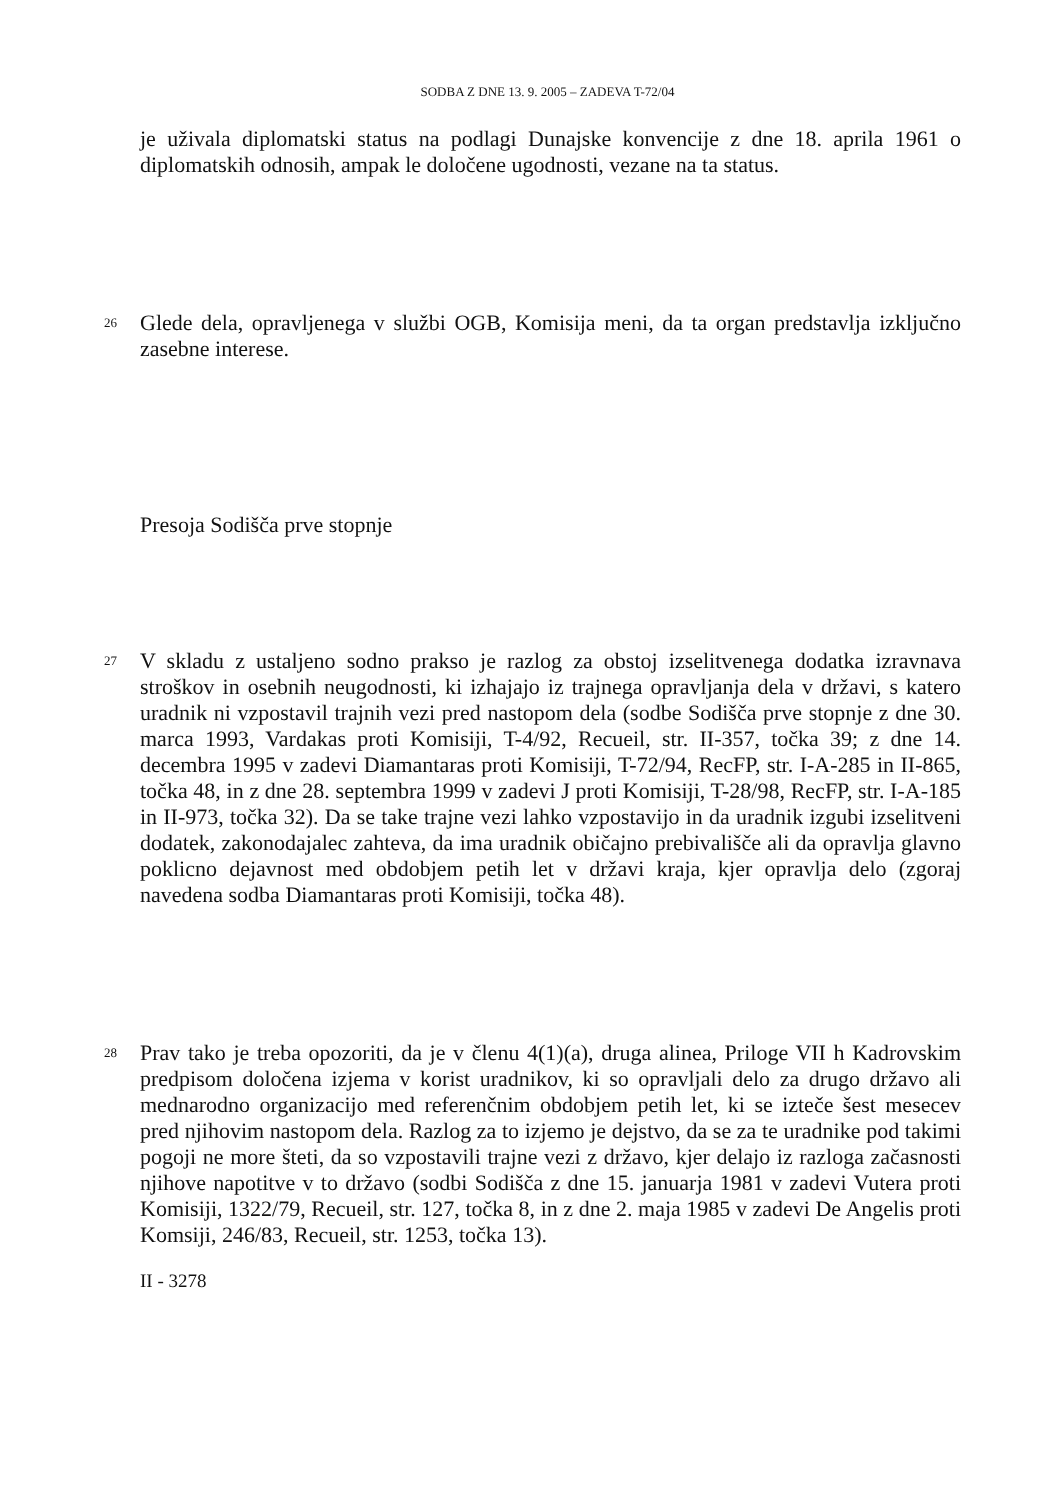SODBA Z DNE 13. 9. 2005 – ZADEVA T-72/04
je uživala diplomatski status na podlagi Dunajske konvencije z dne 18. aprila 1961 o diplomatskih odnosih, ampak le določene ugodnosti, vezane na ta status.
26
Glede dela, opravljenega v službi OGB, Komisija meni, da ta organ predstavlja izključno zasebne interese.
Presoja Sodišča prve stopnje
27
V skladu z ustaljeno sodno prakso je razlog za obstoj izselitvenega dodatka izravnava stroškov in osebnih neugodnosti, ki izhajajo iz trajnega opravljanja dela v državi, s katero uradnik ni vzpostavil trajnih vezi pred nastopom dela (sodbe Sodišča prve stopnje z dne 30. marca 1993, Vardakas proti Komisiji, T-4/92, Recueil, str. II-357, točka 39; z dne 14. decembra 1995 v zadevi Diamantaras proti Komisiji, T-72/94, RecFP, str. I-A-285 in II-865, točka 48, in z dne 28. septembra 1999 v zadevi J proti Komisiji, T-28/98, RecFP, str. I-A-185 in II-973, točka 32). Da se take trajne vezi lahko vzpostavijo in da uradnik izgubi izselitveni dodatek, zakonodajalec zahteva, da ima uradnik običajno prebivališče ali da opravlja glavno poklicno dejavnost med obdobjem petih let v državi kraja, kjer opravlja delo (zgoraj navedena sodba Diamantaras proti Komisiji, točka 48).
28
Prav tako je treba opozoriti, da je v členu 4(1)(a), druga alinea, Priloge VII h Kadrovskim predpisom določena izjema v korist uradnikov, ki so opravljali delo za drugo državo ali mednarodno organizacijo med referenčnim obdobjem petih let, ki se izteče šest mesecev pred njihovim nastopom dela. Razlog za to izjemo je dejstvo, da se za te uradnike pod takimi pogoji ne more šteti, da so vzpostavili trajne vezi z državo, kjer delajo iz razloga začasnosti njihove napotitve v to državo (sodbi Sodišča z dne 15. januarja 1981 v zadevi Vutera proti Komisiji, 1322/79, Recueil, str. 127, točka 8, in z dne 2. maja 1985 v zadevi De Angelis proti Komsiji, 246/83, Recueil, str. 1253, točka 13).
II - 3278